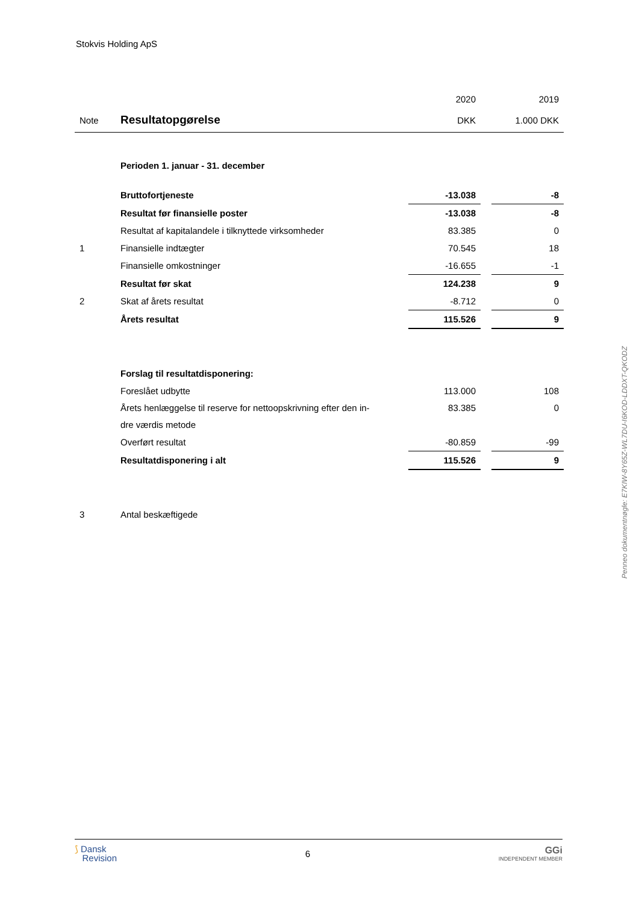Stokvis Holding ApS
| | | 2020 | | 2019 |
| Note | Resultatopgørelse | DKK | | 1.000 DKK |
| | Perioden 1. januar - 31. december | | | |
| | Bruttofortjeneste | -13.038 | | -8 |
| | Resultat før finansielle poster | -13.038 | | -8 |
| | Resultat af kapitalandele i tilknyttede virksomheder | 83.385 | | 0 |
| 1 | Finansielle indtægter | 70.545 | | 18 |
| | Finansielle omkostninger | -16.655 | | -1 |
| | Resultat før skat | 124.238 | | 9 |
| 2 | Skat af årets resultat | -8.712 | | 0 |
| | Årets resultat | 115.526 | | 9 |
| | Forslag til resultatdisponering: | | | |
| | Foreslået udbytte | 113.000 | | 108 |
| | Årets henlæggelse til reserve for nettoopskrivning efter den in- dre værdis metode | 83.385 | | 0 |
| | Overført resultat | -80.859 | | -99 |
| | Resultatdisponering i alt | 115.526 | | 9 |
| 3 | Antal beskæftigede | | | |
Penneo dokumentnøgle: E7KIW-8Y65Z-WL7DU-I6KOD-LDDXT-QKODZ
⟆ Dansk
Revision
6
GGi
INDEPENDENT MEMBER